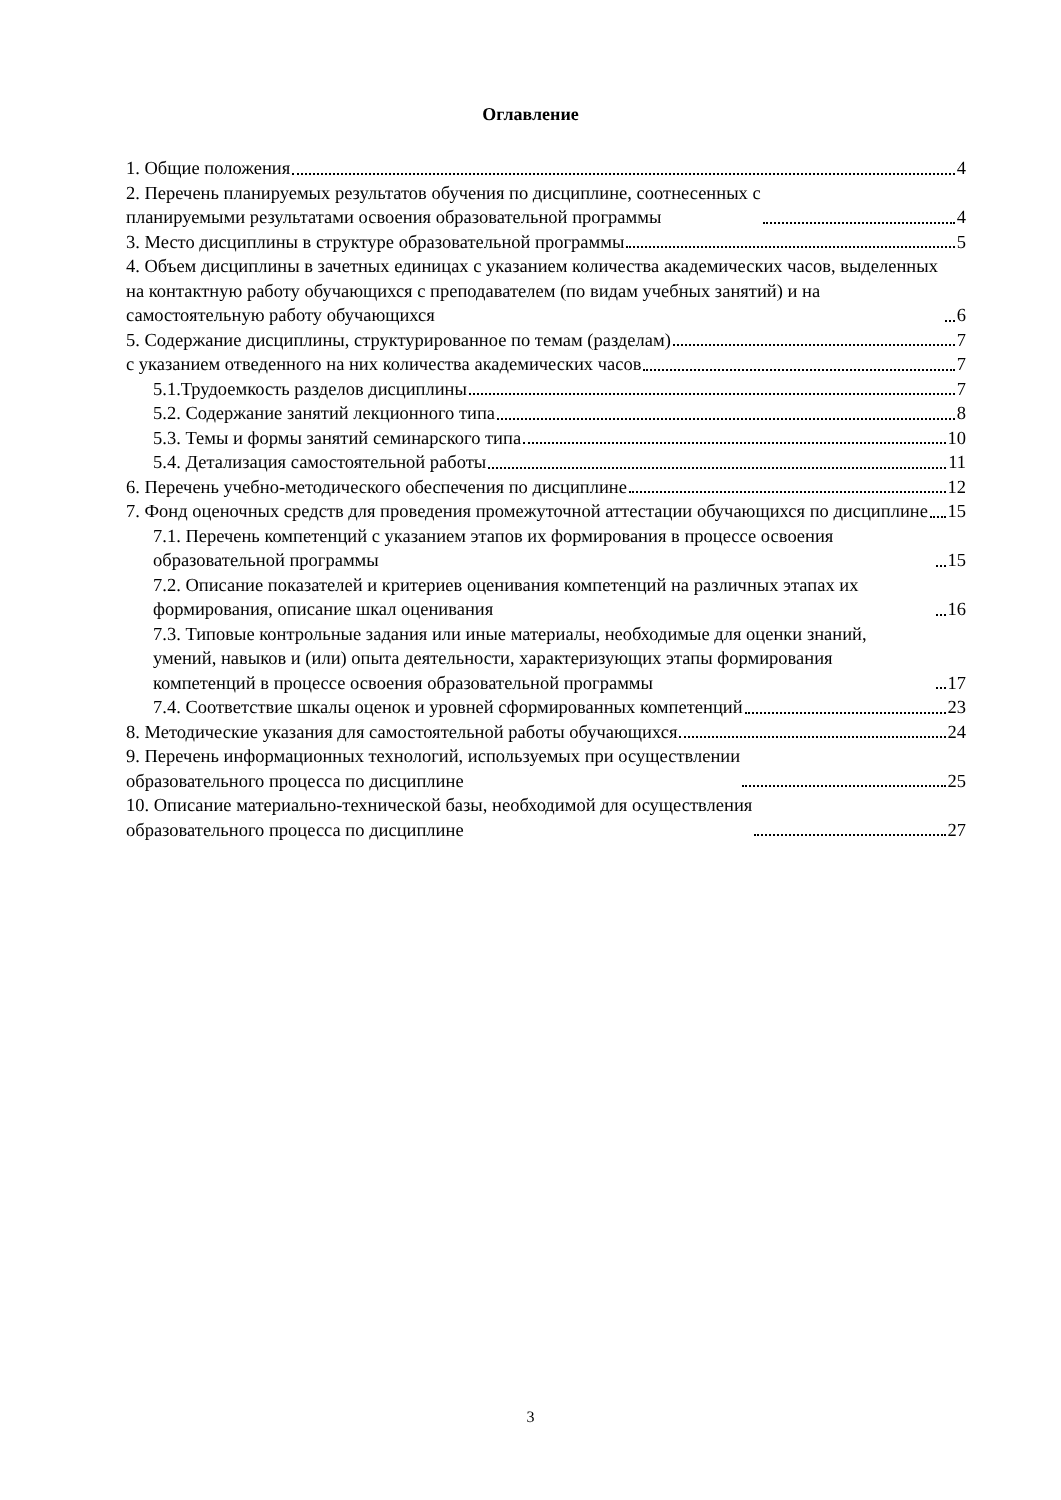Оглавление
1. Общие положения 4
2. Перечень планируемых результатов обучения по дисциплине, соотнесенных с
планируемыми результатами освоения образовательной программы 4
3. Место дисциплины в структуре образовательной программы 5
4. Объем дисциплины в зачетных единицах с указанием количества академических часов, выделенных на контактную работу обучающихся с преподавателем (по видам учебных занятий) и на самостоятельную работу обучающихся 6
5. Содержание дисциплины, структурированное по темам (разделам) 7
с указанием отведенного на них количества академических часов 7
5.1.Трудоемкость разделов дисциплины 7
5.2. Содержание занятий лекционного типа 8
5.3. Темы и формы занятий семинарского типа 10
5.4. Детализация самостоятельной работы 11
6. Перечень учебно-методического обеспечения по дисциплине 12
7. Фонд оценочных средств для проведения промежуточной аттестации обучающихся по дисциплине 15
7.1. Перечень компетенций с указанием этапов их формирования в процессе освоения образовательной программы 15
7.2. Описание показателей и критериев оценивания компетенций на различных этапах их формирования, описание шкал оценивания 16
7.3. Типовые контрольные задания или иные материалы, необходимые для оценки знаний, умений, навыков и (или) опыта деятельности, характеризующих этапы формирования компетенций в процессе освоения образовательной программы 17
7.4. Соответствие шкалы оценок и уровней сформированных компетенций 23
8. Методические указания для самостоятельной работы обучающихся 24
9. Перечень информационных технологий, используемых при осуществлении
образовательного процесса по дисциплине 25
10. Описание материально-технической базы, необходимой для осуществления
образовательного процесса по дисциплине 27
3